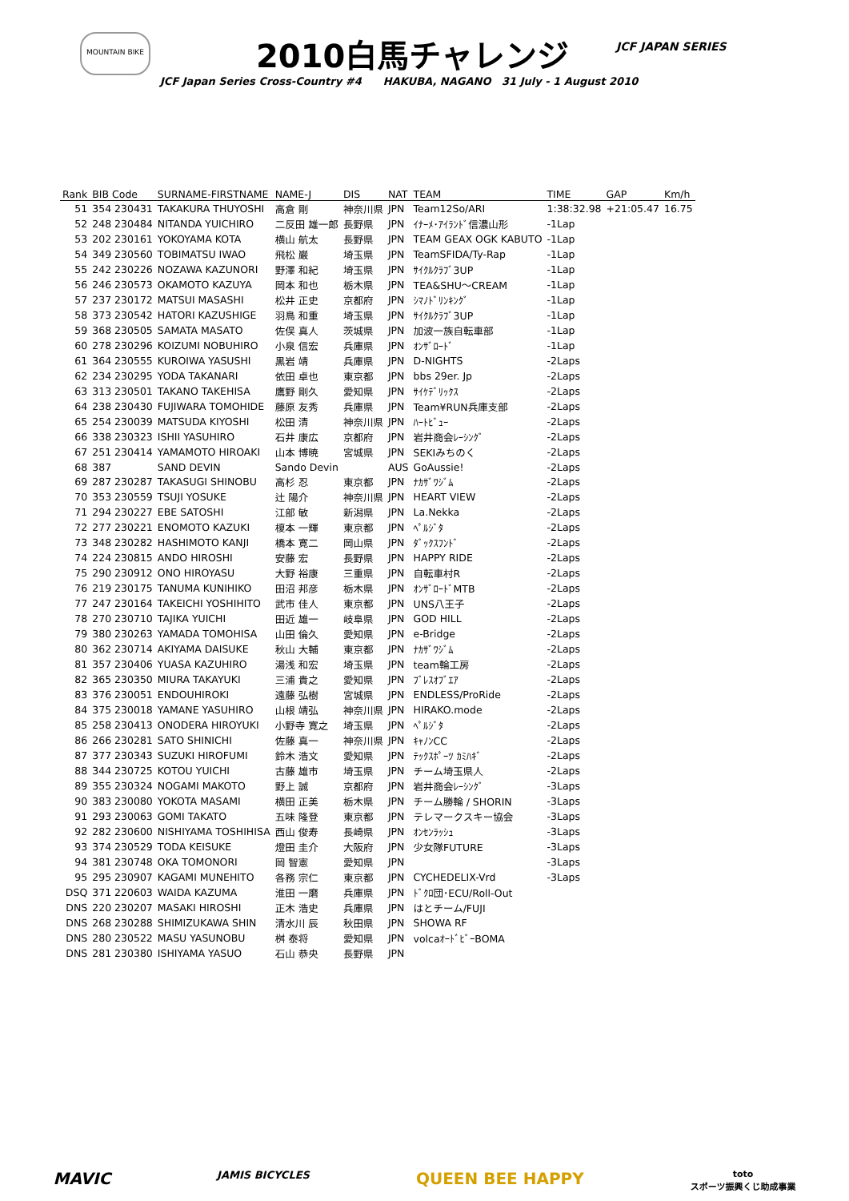MOUNTAIN BIKE 2010白馬チャレンジ JCF JAPAN SERIES
JCF Japan Series Cross-Country #4 HAKUBA, NAGANO 31 July - 1 August 2010
| Rank | BIB Code | SURNAME-FIRSTNAME | NAME-J | DIS | NAT | TEAM | TIME | GAP | Km/h |
| --- | --- | --- | --- | --- | --- | --- | --- | --- | --- |
| 51 | 354 230431 | TAKAKURA THUYOSHI | 高倉 剛 | 神奈川県 | JPN | Team12So/ARI | 1:38:32.98 | +21:05.47 | 16.75 |
| 52 | 248 230484 | NITANDA YUICHIRO | 二反田 雄一郎 | 長野県 | JPN | ｲﾅｰﾒ･ｱｲﾗﾝﾄﾞ信濃山形 | -1Lap | | |
| 53 | 202 230161 | YOKOYAMA KOTA | 横山 航太 | 長野県 | JPN | TEAM GEAX OGK KABUTO | -1Lap | | |
| 54 | 349 230560 | TOBIMATSU IWAO | 飛松 巌 | 埼玉県 | JPN | TeamSFIDA/Ty-Rap | -1Lap | | |
| 55 | 242 230226 | NOZAWA KAZUNORI | 野澤 和紀 | 埼玉県 | JPN | ｻｲｸﾙｸﾗﾌﾞ3UP | -1Lap | | |
| 56 | 246 230573 | OKAMOTO KAZUYA | 岡本 和也 | 栃木県 | JPN | TEA&SHU～CREAM | -1Lap | | |
| 57 | 237 230172 | MATSUI MASASHI | 松井 正史 | 京都府 | JPN | ｼﾏﾉﾄﾞﾘﾝｷﾝｸﾞ | -1Lap | | |
| 58 | 373 230542 | HATORI KAZUSHIGE | 羽鳥 和重 | 埼玉県 | JPN | ｻｲｸﾙｸﾗﾌﾞ3UP | -1Lap | | |
| 59 | 368 230505 | SAMATA MASATO | 佐俣 真人 | 茨城県 | JPN | 加波一族自転車部 | -1Lap | | |
| 60 | 278 230296 | KOIZUMI NOBUHIRO | 小泉 信宏 | 兵庫県 | JPN | ｵﾝｻﾞﾛｰﾄﾞ | -1Lap | | |
| 61 | 364 230555 | KUROIWA YASUSHI | 黒岩 靖 | 兵庫県 | JPN | D-NIGHTS | -2Laps | | |
| 62 | 234 230295 | YODA TAKANARI | 依田 卓也 | 東京都 | JPN | bbs 29er. Jp | -2Laps | | |
| 63 | 313 230501 | TAKANO TAKEHISA | 鷹野 剛久 | 愛知県 | JPN | ｻｲｹﾃﾞﾘｯｸｽ | -2Laps | | |
| 64 | 238 230430 | FUJIWARA TOMOHIDE | 藤原 友秀 | 兵庫県 | JPN | Team¥RUN兵庫支部 | -2Laps | | |
| 65 | 254 230039 | MATSUDA KIYOSHI | 松田 清 | 神奈川県 | JPN | ﾊｰﾄﾋﾞｭｰ | -2Laps | | |
| 66 | 338 230323 | ISHII YASUHIRO | 石井 康広 | 京都府 | JPN | 岩井商会ﾚｰｼﾝｸﾞ | -2Laps | | |
| 67 | 251 230414 | YAMAMOTO HIROAKI | 山本 博暁 | 宮城県 | JPN | SEKIみちのく | -2Laps | | |
| 68 | 387 | SAND DEVIN | Sando Devin | | AUS | GoAussie! | -2Laps | | |
| 69 | 287 230287 | TAKASUGI SHINOBU | 高杉 忍 | 東京都 | JPN | ﾅｶｻﾞﾜｼﾞﾑ | -2Laps | | |
| 70 | 353 230559 | TSUJI YOSUKE | 辻 陽介 | 神奈川県 | JPN | HEART VIEW | -2Laps | | |
| 71 | 294 230227 | EBE SATOSHI | 江部 敏 | 新潟県 | JPN | La.Nekka | -2Laps | | |
| 72 | 277 230221 | ENOMOTO KAZUKI | 榎本 一輝 | 東京都 | JPN | ﾍﾟﾙｼﾞﾀ | -2Laps | | |
| 73 | 348 230282 | HASHIMOTO KANJI | 橋本 寛二 | 岡山県 | JPN | ﾀﾞｯｸｽﾌﾝﾄﾞ | -2Laps | | |
| 74 | 224 230815 | ANDO HIROSHI | 安藤 宏 | 長野県 | JPN | HAPPY RIDE | -2Laps | | |
| 75 | 290 230912 | ONO HIROYASU | 大野 裕康 | 三重県 | JPN | 自転車村R | -2Laps | | |
| 76 | 219 230175 | TANUMA KUNIHIKO | 田沼 邦彦 | 栃木県 | JPN | ｵﾝｻﾞﾛｰﾄﾞMTB | -2Laps | | |
| 77 | 247 230164 | TAKEICHI YOSHIHITO | 武市 佳人 | 東京都 | JPN | UNS八王子 | -2Laps | | |
| 78 | 270 230710 | TAJIKA YUICHI | 田近 雄一 | 岐阜県 | JPN | GOD HILL | -2Laps | | |
| 79 | 380 230263 | YAMADA TOMOHISA | 山田 倫久 | 愛知県 | JPN | e-Bridge | -2Laps | | |
| 80 | 362 230714 | AKIYAMA DAISUKE | 秋山 大輔 | 東京都 | JPN | ﾅｶｻﾞﾜｼﾞﾑ | -2Laps | | |
| 81 | 357 230406 | YUASA KAZUHIRO | 湯浅 和宏 | 埼玉県 | JPN | team輪工房 | -2Laps | | |
| 82 | 365 230350 | MIURA TAKAYUKI | 三浦 貴之 | 愛知県 | JPN | ﾌﾞﾚｽｵﾌﾞｴｱ | -2Laps | | |
| 83 | 376 230051 | ENDOUHIROKI | 遠藤 弘樹 | 宮城県 | JPN | ENDLESS/ProRide | -2Laps | | |
| 84 | 375 230018 | YAMANE YASUHIRO | 山根 靖弘 | 神奈川県 | JPN | HIRAKO.mode | -2Laps | | |
| 85 | 258 230413 | ONODERA HIROYUKI | 小野寺 寛之 | 埼玉県 | JPN | ﾍﾟﾙｼﾞﾀ | -2Laps | | |
| 86 | 266 230281 | SATO SHINICHI | 佐藤 真一 | 神奈川県 | JPN | ｷｬﾉﾝCC | -2Laps | | |
| 87 | 377 230343 | SUZUKI HIROFUMI | 鈴木 浩文 | 愛知県 | JPN | ﾃｯｸｽﾎﾟｰﾂ ｶﾐﾊｷﾞ | -2Laps | | |
| 88 | 344 230725 | KOTOU YUICHI | 古藤 雄市 | 埼玉県 | JPN | チーム埼玉県人 | -2Laps | | |
| 89 | 355 230324 | NOGAMI MAKOTO | 野上 誠 | 京都府 | JPN | 岩井商会ﾚｰｼﾝｸﾞ | -3Laps | | |
| 90 | 383 230080 | YOKOTA MASAMI | 横田 正美 | 栃木県 | JPN | チーム勝輪 / SHORIN | -3Laps | | |
| 91 | 293 230063 | GOMI TAKATO | 五味 隆登 | 東京都 | JPN | テレマークスキー協会 | -3Laps | | |
| 92 | 282 230600 | NISHIYAMA TOSHIHISA | 西山 俊寿 | 長崎県 | JPN | ｵﾝｾﾝﾗｯｼｭ | -3Laps | | |
| 93 | 374 230529 | TODA KEISUKE | 燈田 圭介 | 大阪府 | JPN | 少女隊FUTURE | -3Laps | | |
| 94 | 381 230748 | OKA TOMONORI | 岡 智憲 | 愛知県 | JPN | | -3Laps | | |
| 95 | 295 230907 | KAGAMI MUNEHITO | 各務 宗仁 | 東京都 | JPN | CYCHEDELIX-Vrd | -3Laps | | |
| DSQ | 371 220603 | WAIDA KAZUMA | 淮田 一磨 | 兵庫県 | JPN | ﾄﾞｸﾛ団･ECU/Roll-Out | | | |
| DNS | 220 230207 | MASAKI HIROSHI | 正木 浩史 | 兵庫県 | JPN | はとチーム/FUJI | | | |
| DNS | 268 230288 | SHIMIZUKAWA SHIN | 清水川 辰 | 秋田県 | JPN | SHOWA RF | | | |
| DNS | 280 230522 | MASU YASUNOBU | 桝 泰将 | 愛知県 | JPN | volcaｵｰﾄﾞﾋﾞｰBOMA | | | |
| DNS | 281 230380 | ISHIYAMA YASUO | 石山 恭央 | 長野県 | JPN | | | | |
MAVIC
JAMIS BICYCLES
QUEEN BEE HAPPY
toto
スポーツ振興くじ助成事業